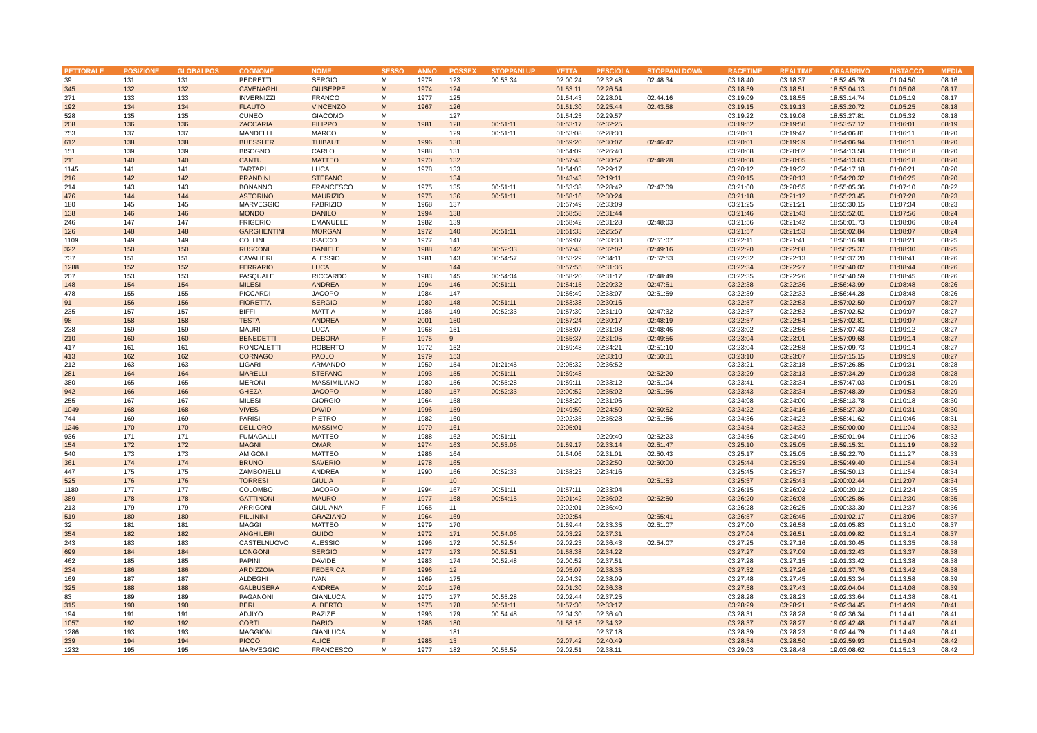| PETTORALE | POSIZIONE | GLOBALPOS | COGNOME | NOME | SESSO | ANNO | POSSEX | STOPPANI UP | VETTA | PESCIOLA | STOPPANI DOWN | RACETIME | REALTIME | ORAARRIVO | DISTACCO | MEDIA |
| --- | --- | --- | --- | --- | --- | --- | --- | --- | --- | --- | --- | --- | --- | --- | --- | --- |
| 39 | 131 | 131 | PEDRETTI | SERGIO | M | 1979 | 123 | 00:53:34 | 02:00:24 | 02:32:48 | 02:48:34 | 03:18:40 | 03:18:37 | 18:52:45.78 | 01:04:50 | 08:16 |
| 345 | 132 | 132 | CAVENAGHI | GIUSEPPE | M | 1974 | 124 | | 01:53:11 | 02:26:54 | | 03:18:59 | 03:18:51 | 18:53:04.13 | 01:05:08 | 08:17 |
| 271 | 133 | 133 | INVERNIZZI | FRANCO | M | 1977 | 125 | | 01:54:43 | 02:28:01 | 02:44:16 | 03:19:09 | 03:18:55 | 18:53:14.74 | 01:05:19 | 08:17 |
| 192 | 134 | 134 | FLAUTO | VINCENZO | M | 1967 | 126 | | 01:51:30 | 02:25:44 | 02:43:58 | 03:19:15 | 03:19:13 | 18:53:20.72 | 01:05:25 | 08:18 |
| 528 | 135 | 135 | CUNEO | GIACOMO | M | | 127 | | 01:54:25 | 02:29:57 | | 03:19:22 | 03:19:08 | 18:53:27.81 | 01:05:32 | 08:18 |
| 208 | 136 | 136 | ZACCARIA | FILIPPO | M | 1981 | 128 | 00:51:11 | 01:53:17 | 02:32:25 | | 03:19:52 | 03:19:50 | 18:53:57.12 | 01:06:01 | 08:19 |
| 753 | 137 | 137 | MANDELLI | MARCO | M | | 129 | 00:51:11 | 01:53:08 | 02:28:30 | | 03:20:01 | 03:19:47 | 18:54:06.81 | 01:06:11 | 08:20 |
| 612 | 138 | 138 | BUESSLER | THIBAUT | M | 1996 | 130 | | 01:59:20 | 02:30:07 | 02:46:42 | 03:20:01 | 03:19:39 | 18:54:06.94 | 01:06:11 | 08:20 |
| 151 | 139 | 139 | BISOGNO | CARLO | M | 1988 | 131 | | 01:54:09 | 02:26:40 | | 03:20:08 | 03:20:02 | 18:54:13.58 | 01:06:18 | 08:20 |
| 211 | 140 | 140 | CANTU | MATTEO | M | 1970 | 132 | | 01:57:43 | 02:30:57 | 02:48:28 | 03:20:08 | 03:20:05 | 18:54:13.63 | 01:06:18 | 08:20 |
| 1145 | 141 | 141 | TARTARI | LUCA | M | 1978 | 133 | | 01:54:03 | 02:29:17 | | 03:20:12 | 03:19:32 | 18:54:17.18 | 01:06:21 | 08:20 |
| 216 | 142 | 142 | PRANDINI | STEFANO | M | | 134 | | 01:43:43 | 02:19:11 | | 03:20:15 | 03:20:13 | 18:54:20.32 | 01:06:25 | 08:20 |
| 214 | 143 | 143 | BONANNO | FRANCESCO | M | 1975 | 135 | 00:51:11 | 01:53:38 | 02:28:42 | 02:47:09 | 03:21:00 | 03:20:55 | 18:55:05.36 | 01:07:10 | 08:22 |
| 476 | 144 | 144 | ASTORINO | MAURIZIO | M | 1975 | 136 | 00:51:11 | 01:58:16 | 02:30:24 | | 03:21:18 | 03:21:12 | 18:55:23.45 | 01:07:28 | 08:23 |
| 180 | 145 | 145 | MARVEGGIO | FABRIZIO | M | 1968 | 137 | | 01:57:49 | 02:33:09 | | 03:21:25 | 03:21:21 | 18:55:30.15 | 01:07:34 | 08:23 |
| 138 | 146 | 146 | MONDO | DANILO | M | 1994 | 138 | | 01:58:58 | 02:31:44 | | 03:21:46 | 03:21:43 | 18:55:52.01 | 01:07:56 | 08:24 |
| 246 | 147 | 147 | FRIGERIO | EMANUELE | M | 1982 | 139 | | 01:58:42 | 02:31:28 | 02:48:03 | 03:21:56 | 03:21:42 | 18:56:01.73 | 01:08:06 | 08:24 |
| 126 | 148 | 148 | GARGHENTINI | MORGAN | M | 1972 | 140 | 00:51:11 | 01:51:33 | 02:25:57 | | 03:21:57 | 03:21:53 | 18:56:02.84 | 01:08:07 | 08:24 |
| 1109 | 149 | 149 | COLLINI | ISACCO | M | 1977 | 141 | | 01:59:07 | 02:33:30 | 02:51:07 | 03:22:11 | 03:21:41 | 18:56:16.98 | 01:08:21 | 08:25 |
| 322 | 150 | 150 | RUSCONI | DANIELE | M | 1988 | 142 | 00:52:33 | 01:57:43 | 02:32:02 | 02:49:16 | 03:22:20 | 03:22:08 | 18:56:25.37 | 01:08:30 | 08:25 |
| 737 | 151 | 151 | CAVALIERI | ALESSIO | M | 1981 | 143 | 00:54:57 | 01:53:29 | 02:34:11 | 02:52:53 | 03:22:32 | 03:22:13 | 18:56:37.20 | 01:08:41 | 08:26 |
| 1288 | 152 | 152 | FERRARIO | LUCA | M | | 144 | | 01:57:55 | 02:31:36 | | 03:22:34 | 03:22:27 | 18:56:40.02 | 01:08:44 | 08:26 |
| 207 | 153 | 153 | PASQUALE | RICCARDO | M | 1983 | 145 | 00:54:34 | 01:58:20 | 02:31:17 | 02:48:49 | 03:22:35 | 03:22:26 | 18:56:40.59 | 01:08:45 | 08:26 |
| 148 | 154 | 154 | MILESI | ANDREA | M | 1994 | 146 | 00:51:11 | 01:54:15 | 02:29:32 | 02:47:51 | 03:22:38 | 03:22:36 | 18:56:43.99 | 01:08:48 | 08:26 |
| 478 | 155 | 155 | PICCARDI | JACOPO | M | 1984 | 147 | | 01:56:49 | 02:33:07 | 02:51:59 | 03:22:39 | 03:22:32 | 18:56:44.28 | 01:08:48 | 08:26 |
| 91 | 156 | 156 | FIORETTA | SERGIO | M | 1989 | 148 | 00:51:11 | 01:53:38 | 02:30:16 | | 03:22:57 | 03:22:53 | 18:57:02.50 | 01:09:07 | 08:27 |
| 235 | 157 | 157 | BIFFI | MATTIA | M | 1986 | 149 | 00:52:33 | 01:57:30 | 02:31:10 | 02:47:32 | 03:22:57 | 03:22:52 | 18:57:02.52 | 01:09:07 | 08:27 |
| 98 | 158 | 158 | TESTA | ANDREA | M | 2001 | 150 | | 01:57:24 | 02:30:17 | 02:48:19 | 03:22:57 | 03:22:54 | 18:57:02.81 | 01:09:07 | 08:27 |
| 238 | 159 | 159 | MAURI | LUCA | M | 1968 | 151 | | 01:58:07 | 02:31:08 | 02:48:46 | 03:23:02 | 03:22:56 | 18:57:07.43 | 01:09:12 | 08:27 |
| 210 | 160 | 160 | BENEDETTI | DEBORA | F | 1975 | 9 | | 01:55:37 | 02:31:05 | 02:49:56 | 03:23:04 | 03:23:01 | 18:57:09.68 | 01:09:14 | 08:27 |
| 417 | 161 | 161 | RONCALETTI | ROBERTO | M | 1972 | 152 | | 01:59:48 | 02:34:21 | 02:51:10 | 03:23:04 | 03:22:58 | 18:57:09.73 | 01:09:14 | 08:27 |
| 413 | 162 | 162 | CORNAGO | PAOLO | M | 1979 | 153 | | | 02:33:10 | 02:50:31 | 03:23:10 | 03:23:07 | 18:57:15.15 | 01:09:19 | 08:27 |
| 212 | 163 | 163 | LIGARI | ARMANDO | M | 1959 | 154 | 01:21:45 | 02:05:32 | 02:36:52 | | 03:23:21 | 03:23:18 | 18:57:26.85 | 01:09:31 | 08:28 |
| 281 | 164 | 164 | MARELLI | STEFANO | M | 1993 | 155 | 00:51:11 | 01:59:48 | | 02:52:20 | 03:23:29 | 03:23:13 | 18:57:34.29 | 01:09:38 | 08:28 |
| 380 | 165 | 165 | MERONI | MASSIMILIANO | M | 1980 | 156 | 00:55:28 | 01:59:11 | 02:33:12 | 02:51:04 | 03:23:41 | 03:23:34 | 18:57:47.03 | 01:09:51 | 08:29 |
| 942 | 166 | 166 | GHEZA | JACOPO | M | 1989 | 157 | 00:52:33 | 02:00:52 | 02:35:02 | 02:51:56 | 03:23:43 | 03:23:34 | 18:57:48.39 | 01:09:53 | 08:29 |
| 255 | 167 | 167 | MILESI | GIORGIO | M | 1964 | 158 | | 01:58:29 | 02:31:06 | | 03:24:08 | 03:24:00 | 18:58:13.78 | 01:10:18 | 08:30 |
| 1049 | 168 | 168 | VIVES | DAVID | M | 1996 | 159 | | 01:49:50 | 02:24:50 | 02:50:52 | 03:24:22 | 03:24:16 | 18:58:27.30 | 01:10:31 | 08:30 |
| 744 | 169 | 169 | PARISI | PIETRO | M | 1982 | 160 | | 02:02:35 | 02:35:28 | 02:51:56 | 03:24:36 | 03:24:22 | 18:58:41.62 | 01:10:46 | 08:31 |
| 1246 | 170 | 170 | DELL'ORO | MASSIMO | M | 1979 | 161 | | 02:05:01 | | | 03:24:54 | 03:24:32 | 18:59:00.00 | 01:11:04 | 08:32 |
| 936 | 171 | 171 | FUMAGALLI | MATTEO | M | 1988 | 162 | 00:51:11 | | 02:29:40 | 02:52:23 | 03:24:56 | 03:24:49 | 18:59:01.94 | 01:11:06 | 08:32 |
| 154 | 172 | 172 | MAGNI | OMAR | M | 1974 | 163 | 00:53:06 | 01:59:17 | 02:33:14 | 02:51:47 | 03:25:10 | 03:25:05 | 18:59:15.31 | 01:11:19 | 08:32 |
| 540 | 173 | 173 | AMIGONI | MATTEO | M | 1986 | 164 | | 01:54:06 | 02:31:01 | 02:50:43 | 03:25:17 | 03:25:05 | 18:59:22.70 | 01:11:27 | 08:33 |
| 361 | 174 | 174 | BRUNO | SAVERIO | M | 1978 | 165 | | | 02:32:50 | 02:50:00 | 03:25:44 | 03:25:39 | 18:59:49.40 | 01:11:54 | 08:34 |
| 447 | 175 | 175 | ZAMBONELLI | ANDREA | M | 1990 | 166 | 00:52:33 | 01:58:23 | 02:34:16 | | 03:25:45 | 03:25:37 | 18:59:50.13 | 01:11:54 | 08:34 |
| 525 | 176 | 176 | TORRESI | GIULIA | F | | 10 | | | | 02:51:53 | 03:25:57 | 03:25:43 | 19:00:02.44 | 01:12:07 | 08:34 |
| 1180 | 177 | 177 | COLOMBO | JACOPO | M | 1994 | 167 | 00:51:11 | 01:57:11 | 02:33:04 | | 03:26:15 | 03:26:02 | 19:00:20.12 | 01:12:24 | 08:35 |
| 389 | 178 | 178 | GATTINONI | MAURO | M | 1977 | 168 | 00:54:15 | 02:01:42 | 02:36:02 | 02:52:50 | 03:26:20 | 03:26:08 | 19:00:25.86 | 01:12:30 | 08:35 |
| 213 | 179 | 179 | ARRIGONI | GIULIANA | F | 1965 | 11 | | 02:02:01 | 02:36:40 | | 03:26:28 | 03:26:25 | 19:00:33.30 | 01:12:37 | 08:36 |
| 519 | 180 | 180 | PILLININI | GRAZIANO | M | 1964 | 169 | | 02:02:54 | | 02:55:41 | 03:26:57 | 03:26:45 | 19:01:02.17 | 01:13:06 | 08:37 |
| 32 | 181 | 181 | MAGGI | MATTEO | M | 1979 | 170 | | 01:59:44 | 02:33:35 | 02:51:07 | 03:27:00 | 03:26:58 | 19:01:05.83 | 01:13:10 | 08:37 |
| 354 | 182 | 182 | ANGHILERI | GUIDO | M | 1972 | 171 | 00:54:06 | 02:03:22 | 02:37:31 | | 03:27:04 | 03:26:51 | 19:01:09.82 | 01:13:14 | 08:37 |
| 243 | 183 | 183 | CASTELNUOVO | ALESSIO | M | 1996 | 172 | 00:52:54 | 02:02:23 | 02:36:43 | 02:54:07 | 03:27:25 | 03:27:16 | 19:01:30.45 | 01:13:35 | 08:38 |
| 699 | 184 | 184 | LONGONI | SERGIO | M | 1977 | 173 | 00:52:51 | 01:58:38 | 02:34:22 | | 03:27:27 | 03:27:09 | 19:01:32.43 | 01:13:37 | 08:38 |
| 462 | 185 | 185 | PAPINI | DAVIDE | M | 1983 | 174 | 00:52:48 | 02:00:52 | 02:37:51 | | 03:27:28 | 03:27:15 | 19:01:33.42 | 01:13:38 | 08:38 |
| 234 | 186 | 186 | ARDIZZOIA | FEDERICA | F | 1996 | 12 | | 02:05:07 | 02:38:35 | | 03:27:32 | 03:27:26 | 19:01:37.76 | 01:13:42 | 08:38 |
| 169 | 187 | 187 | ALDEGHI | IVAN | M | 1969 | 175 | | 02:04:39 | 02:38:09 | | 03:27:48 | 03:27:45 | 19:01:53.34 | 01:13:58 | 08:39 |
| 325 | 188 | 188 | GALBUSERA | ANDREA | M | 2019 | 176 | | 02:01:30 | 02:36:38 | | 03:27:58 | 03:27:43 | 19:02:04.04 | 01:14:08 | 08:39 |
| 83 | 189 | 189 | PAGANONI | GIANLUCA | M | 1970 | 177 | 00:55:28 | 02:02:44 | 02:37:25 | | 03:28:28 | 03:28:23 | 19:02:33.64 | 01:14:38 | 08:41 |
| 315 | 190 | 190 | BERI | ALBERTO | M | 1975 | 178 | 00:51:11 | 01:57:30 | 02:33:17 | | 03:28:29 | 03:28:21 | 19:02:34.45 | 01:14:39 | 08:41 |
| 194 | 191 | 191 | ADJIYO | RAZIZE | M | 1993 | 179 | 00:54:48 | 02:04:30 | 02:36:40 | | 03:28:31 | 03:28:28 | 19:02:36.34 | 01:14:41 | 08:41 |
| 1057 | 192 | 192 | CORTI | DARIO | M | 1986 | 180 | | 01:58:16 | 02:34:32 | | 03:28:37 | 03:28:27 | 19:02:42.48 | 01:14:47 | 08:41 |
| 1286 | 193 | 193 | MAGGIONI | GIANLUCA | M | | 181 | | | 02:37:18 | | 03:28:39 | 03:28:23 | 19:02:44.79 | 01:14:49 | 08:41 |
| 239 | 194 | 194 | PICCO | ALICE | F | 1985 | 13 | | 02:07:42 | 02:40:49 | | 03:28:54 | 03:28:50 | 19:02:59.93 | 01:15:04 | 08:42 |
| 1232 | 195 | 195 | MARVEGGIO | FRANCESCO | M | 1977 | 182 | 00:55:59 | 02:02:51 | 02:38:11 | | 03:29:03 | 03:28:48 | 19:03:08.62 | 01:15:13 | 08:42 |